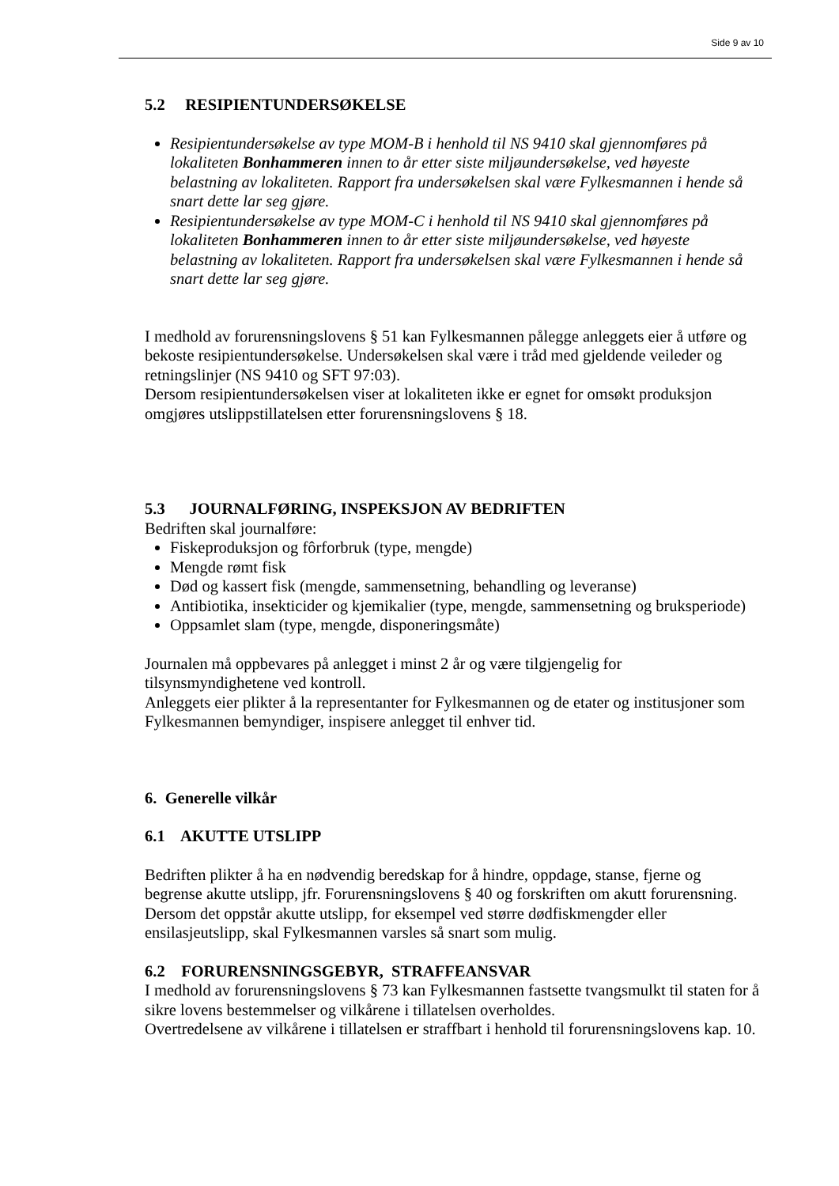Side 9 av 10
5.2 RESIPIENTUNDERSØKELSE
Resipientundersøkelse av type MOM-B i henhold til NS 9410 skal gjennomføres på lokaliteten Bonhammeren innen to år etter siste miljøundersøkelse, ved høyeste belastning av lokaliteten. Rapport fra undersøkelsen skal være Fylkesmannen i hende så snart dette lar seg gjøre.
Resipientundersøkelse av type MOM-C i henhold til NS 9410 skal gjennomføres på lokaliteten Bonhammeren innen to år etter siste miljøundersøkelse, ved høyeste belastning av lokaliteten. Rapport fra undersøkelsen skal være Fylkesmannen i hende så snart dette lar seg gjøre.
I medhold av forurensningslovens § 51 kan Fylkesmannen pålegge anleggets eier å utføre og bekoste resipientundersøkelse. Undersøkelsen skal være i tråd med gjeldende veileder og retningslinjer (NS 9410 og SFT 97:03).
Dersom resipientundersøkelsen viser at lokaliteten ikke er egnet for omsøkt produksjon omgjøres utslippstillatelsen etter forurensningslovens § 18.
5.3 JOURNALFØRING, INSPEKSJON AV BEDRIFTEN
Bedriften skal journalføre:
Fiskeproduksjon og fôrforbruk (type, mengde)
Mengde rømt fisk
Død og kassert fisk (mengde, sammensetning, behandling og leveranse)
Antibiotika, insekticider og kjemikalier (type, mengde, sammensetning og bruksperiode)
Oppsamlet slam (type, mengde, disponeringsmåte)
Journalen må oppbevares på anlegget i minst 2 år og være tilgjengelig for tilsynsmyndighetene ved kontroll.
Anleggets eier plikter å la representanter for Fylkesmannen og de etater og institusjoner som Fylkesmannen bemyndiger, inspisere anlegget til enhver tid.
6. Generelle vilkår
6.1 AKUTTE UTSLIPP
Bedriften plikter å ha en nødvendig beredskap for å hindre, oppdage, stanse, fjerne og begrense akutte utslipp, jfr. Forurensningslovens § 40 og forskriften om akutt forurensning.
Dersom det oppstår akutte utslipp, for eksempel ved større dødfiskmengder eller ensilasjeutslipp, skal Fylkesmannen varsles så snart som mulig.
6.2 FORURENSNINGSGEBYR, STRAFFEANSVAR
I medhold av forurensningslovens § 73 kan Fylkesmannen fastsette tvangsmulkt til staten for å sikre lovens bestemmelser og vilkårene i tillatelsen overholdes.
Overtredelsene av vilkårene i tillatelsen er straffbart i henhold til forurensningslovens kap. 10.